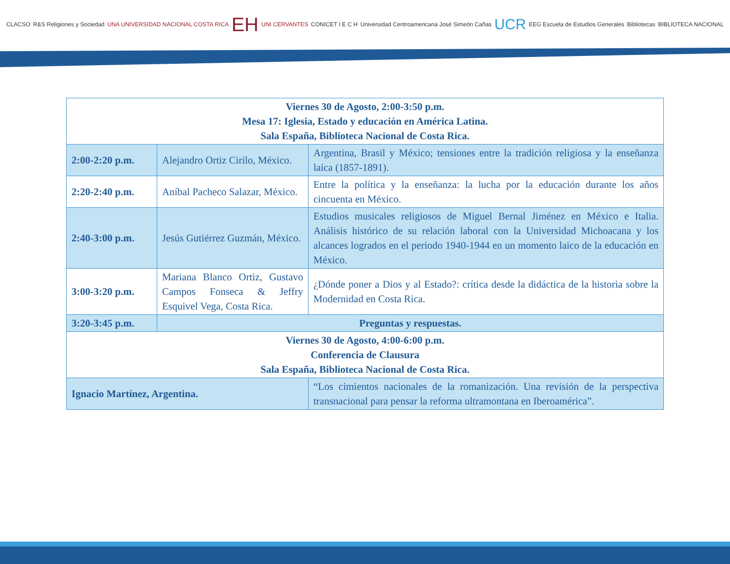CLACSO R&S Religiones y Sociedad UNA UNIVERSIDAD NACIONAL COSTA RICA EH UNI CERVANTES CONICET I E C H Universidad Centroamericana José Simeón Cañas UCR EEG Escuela de Estudios Generales Bibliotecas BIBLIOTECA NACIONAL
| Viernes 30 de Agosto, 2:00-3:50 p.m. Mesa 17: Iglesia, Estado y educación en América Latina. Sala España, Biblioteca Nacional de Costa Rica. | | |
| 2:00-2:20 p.m. | Alejandro Ortiz Cirilo, México. | Argentina, Brasil y México; tensiones entre la tradición religiosa y la enseñanza laica (1857-1891). |
| 2:20-2:40 p.m. | Aníbal Pacheco Salazar, México. | Entre la política y la enseñanza: la lucha por la educación durante los años cincuenta en México. |
| 2:40-3:00 p.m. | Jesús Gutiérrez Guzmán, México. | Estudios musicales religiosos de Miguel Bernal Jiménez en México e Italia. Análisis histórico de su relación laboral con la Universidad Michoacana y los alcances logrados en el periodo 1940-1944 en un momento laico de la educación en México. |
| 3:00-3:20 p.m. | Mariana Blanco Ortiz, Gustavo Campos Fonseca & Jeffry Esquivel Vega, Costa Rica. | ¿Dónde poner a Dios y al Estado?: crítica desde la didáctica de la historia sobre la Modernidad en Costa Rica. |
| 3:20-3:45 p.m. | Preguntas y respuestas. | |
| Viernes 30 de Agosto, 4:00-6:00 p.m. Conferencia de Clausura Sala España, Biblioteca Nacional de Costa Rica. | | |
| Ignacio Martínez, Argentina. | | “Los cimientos nacionales de la romanización. Una revisión de la perspectiva transnacional para pensar la reforma ultramontana en Iberoamérica”. |